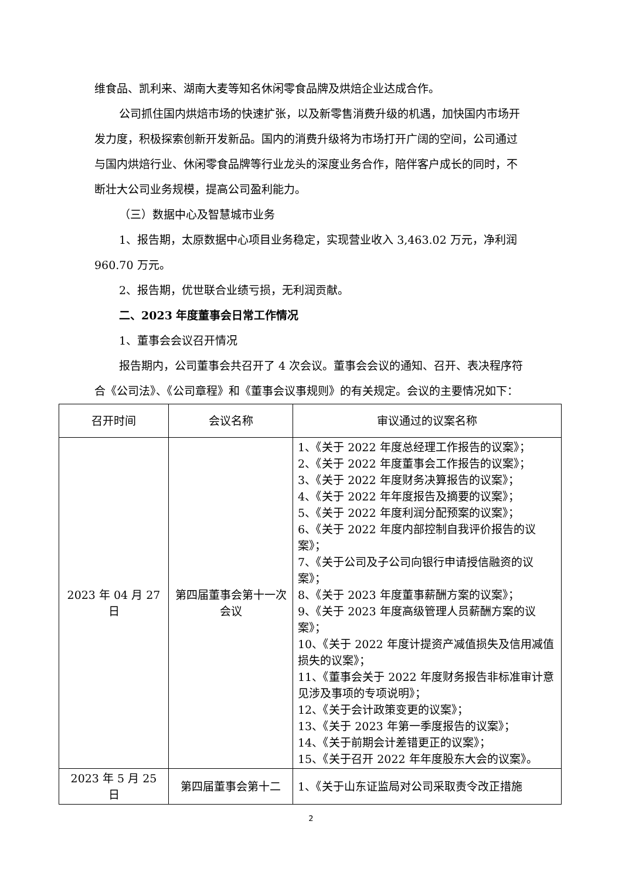维食品、凯利来、湖南大麦等知名休闲零食品牌及烘焙企业达成合作。
公司抓住国内烘焙市场的快速扩张，以及新零售消费升级的机遇，加快国内市场开发力度，积极探索创新开发新品。国内的消费升级将为市场打开广阔的空间，公司通过与国内烘焙行业、休闲零食品牌等行业龙头的深度业务合作，陪伴客户成长的同时，不断壮大公司业务规模，提高公司盈利能力。
（三）数据中心及智慧城市业务
1、报告期，太原数据中心项目业务稳定，实现营业收入 3,463.02 万元，净利润 960.70 万元。
2、报告期，优世联合业绩亏损，无利润贡献。
二、2023 年度董事会日常工作情况
1、董事会会议召开情况
报告期内，公司董事会共召开了 4 次会议。董事会会议的通知、召开、表决程序符合《公司法》、《公司章程》和《董事会议事规则》的有关规定。会议的主要情况如下：
| 召开时间 | 会议名称 | 审议通过的议案名称 |
| --- | --- | --- |
| 2023 年 04 月 27 日 | 第四届董事会第十一次会议 | 1、《关于 2022 年度总经理工作报告的议案》； 2、《关于 2022 年度董事会工作报告的议案》； 3、《关于 2022 年度财务决算报告的议案》； 4、《关于 2022 年年度报告及摘要的议案》； 5、《关于 2022 年度利润分配预案的议案》； 6、《关于 2022 年度内部控制自我评价报告的议案》； 7、《关于公司及子公司向银行申请授信融资的议案》； 8、《关于 2023 年度董事薪酬方案的议案》； 9、《关于 2023 年度高级管理人员薪酬方案的议案》； 10、《关于 2022 年度计提资产减值损失及信用减值损失的议案》； 11、《董事会关于 2022 年度财务报告非标准审计意见涉及事项的专项说明》； 12、《关于会计政策变更的议案》； 13、《关于 2023 年第一季度报告的议案》； 14、《关于前期会计差错更正的议案》； 15、《关于召开 2022 年年度股东大会的议案》。 |
| 2023 年 5 月 25 日 | 第四届董事会第十二 | 1、《关于山东证监局对公司采取责令改正措施 |
2